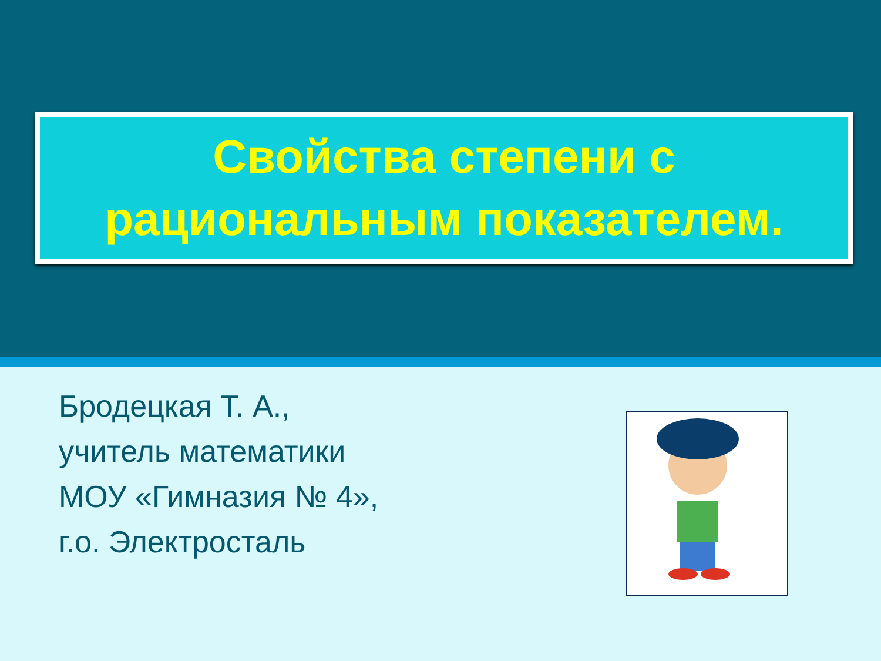Свойства степени с
рациональным показателем.
Бродецкая Т. А.,
учитель математики
МОУ «Гимназия № 4»,
г.о. Электросталь